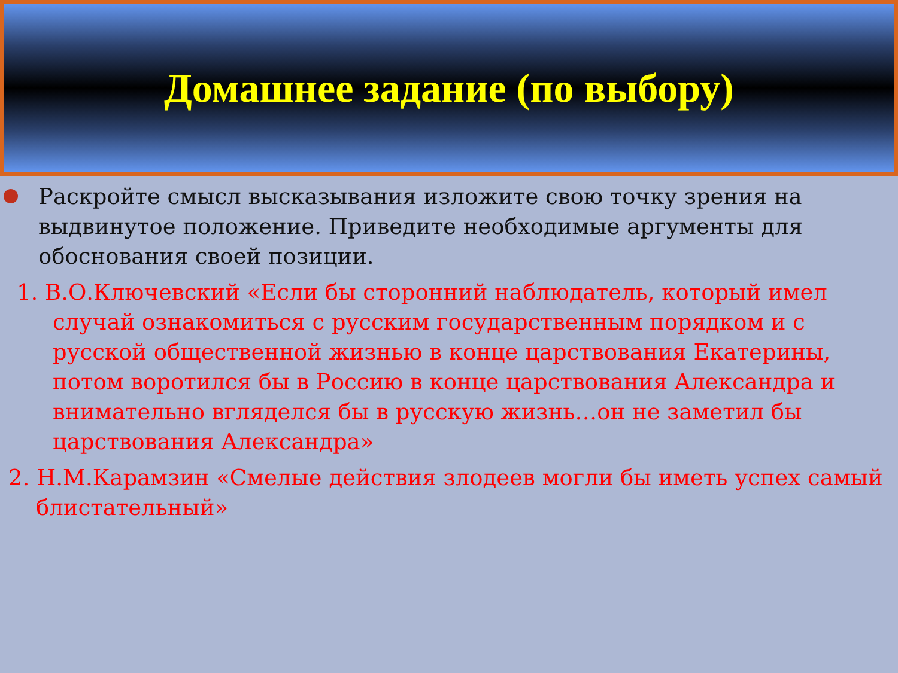Домашнее задание (по выбору)
Раскройте смысл высказывания изложите свою точку зрения на выдвинутое положение. Приведите необходимые аргументы для обоснования своей позиции.
1. В.О.Ключевский «Если бы сторонний наблюдатель, который имел случай ознакомиться с русским государственным порядком и с русской общественной жизнью в конце царствования Екатерины, потом воротился бы в Россию в конце царствования Александра и внимательно вгляделся бы в русскую жизнь…он не заметил бы царствования Александра»
2. Н.М.Карамзин «Смелые действия злодеев могли бы иметь успех самый блистательный»